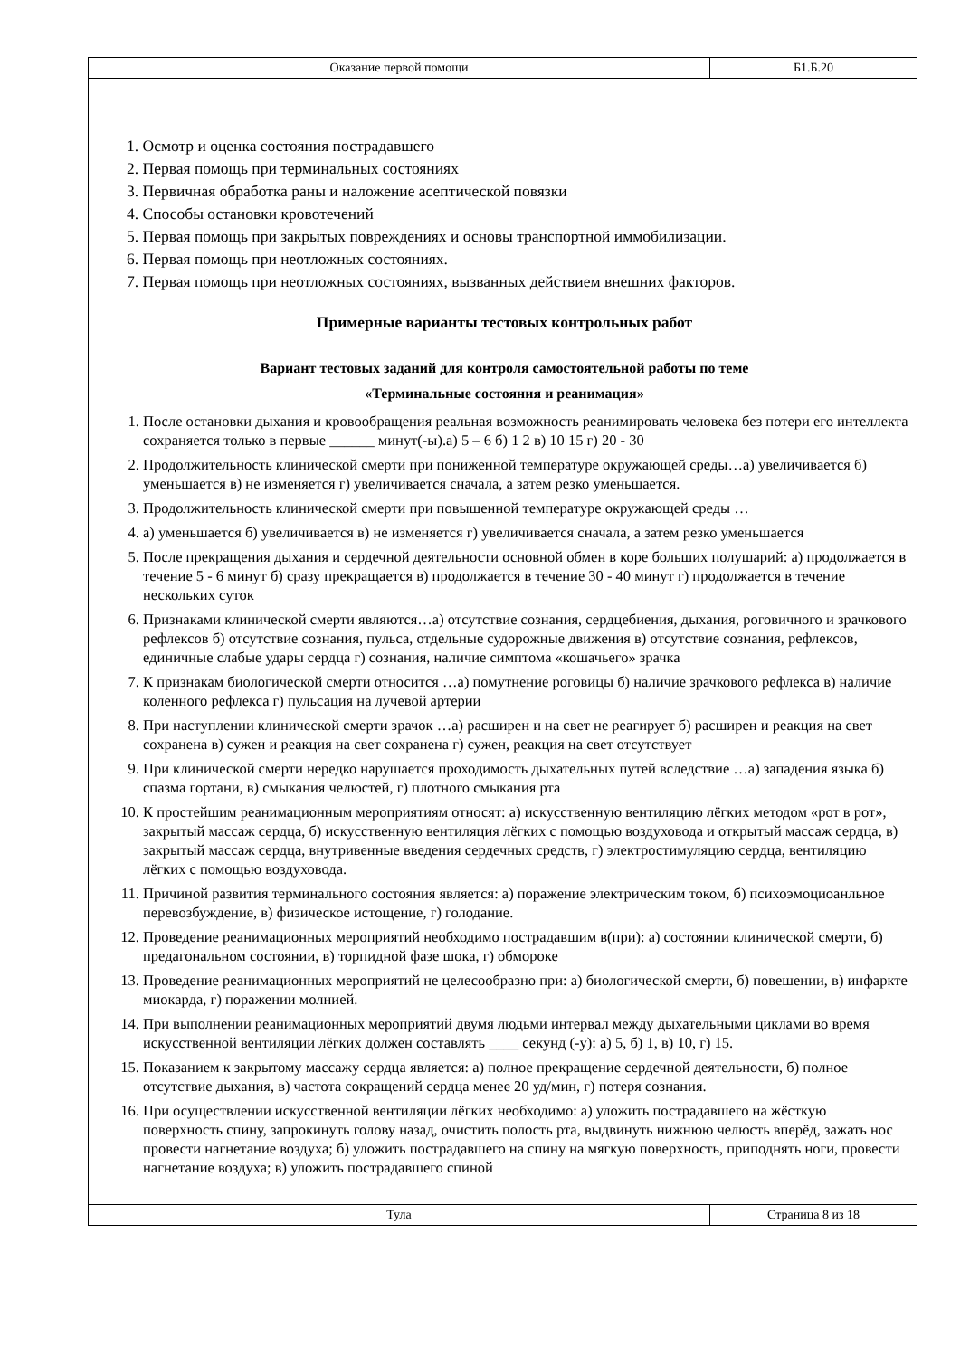Оказание первой помощи Б1.Б.20
1. Осмотр и оценка состояния пострадавшего
2. Первая помощь при терминальных состояниях
3. Первичная обработка раны и наложение асептической повязки
4. Способы остановки кровотечений
5. Первая помощь при закрытых повреждениях и основы транспортной иммобилизации.
6. Первая помощь при неотложных состояниях.
7. Первая помощь при неотложных состояниях, вызванных действием внешних факторов.
Примерные варианты тестовых контрольных работ
Вариант тестовых заданий для контроля самостоятельной работы по теме
«Терминальные состояния и реанимация»
1. После остановки дыхания и кровообращения реальная возможность реанимировать человека без потери его интеллекта сохраняется только в первые ______ минут(-ы).а) 5 – 6 б) 1 2 в) 10 15 г) 20 - 30
2. Продолжительность клинической смерти при пониженной температуре окружающей среды…а) увеличивается б) уменьшается в) не изменяется г) увеличивается сначала, а затем резко уменьшается.
3. Продолжительность клинической смерти при повышенной температуре окружающей среды …
4. а) уменьшается б) увеличивается в) не изменяется г) увеличивается сначала, а затем резко уменьшается
5. После прекращения дыхания и сердечной деятельности основной обмен в коре больших полушарий: а) продолжается в течение 5 - 6 минут б) сразу прекращается в) продолжается в течение 30 - 40 минут г) продолжается в течение нескольких суток
6. Признаками клинической смерти являются…а) отсутствие сознания, сердцебиения, дыхания, роговичного и зрачкового рефлексов б) отсутствие сознания, пульса, отдельные судорожные движения в) отсутствие сознания, рефлексов, единичные слабые удары сердца г) сознания, наличие симптома «кошачьего» зрачка
7. К признакам биологической смерти относится …а) помутнение роговицы б) наличие зрачкового рефлекса в) наличие коленного рефлекса г) пульсация на лучевой артерии
8. При наступлении клинической смерти зрачок …а) расширен и на свет не реагирует б) расширен и реакция на свет сохранена в) сужен и реакция на свет сохранена г) сужен, реакция на свет отсутствует
9. При клинической смерти нередко нарушается проходимость дыхательных путей вследствие …а) западения языка б) спазма гортани, в) смыкания челюстей, г) плотного смыкания рта
10. К простейшим реанимационным мероприятиям относят: а) искусственную вентиляцию лёгких методом «рот в рот», закрытый массаж сердца, б) искусственную вентиляция лёгких с помощью воздуховода и открытый массаж сердца, в) закрытый массаж сердца, внутривенные введения сердечных средств, г) электростимуляцию сердца, вентиляцию лёгких с помощью воздуховода.
11. Причиной развития терминального состояния является: а) поражение электрическим током, б) психоэмоциоанльное перевозбуждение, в) физическое истощение, г) голодание.
12. Проведение реанимационных мероприятий необходимо пострадавшим в(при): а) состоянии клинической смерти, б) предагональном состоянии, в) торпидной фазе шока, г) обмороке
13. Проведение реанимационных мероприятий не целесообразно при: а) биологической смерти, б) повешении, в) инфаркте миокарда, г) поражении молнией.
14. При выполнении реанимационных мероприятий двумя людьми интервал между дыхательными циклами во время искусственной вентиляции лёгких должен составлять ____ секунд (-у): а) 5, б) 1, в) 10, г) 15.
15. Показанием к закрытому массажу сердца является: а) полное прекращение сердечной деятельности, б) полное отсутствие дыхания, в) частота сокращений сердца менее 20 уд/мин, г) потеря сознания.
16. При осуществлении искусственной вентиляции лёгких необходимо: а) уложить пострадавшего на жёсткую поверхность спину, запрокинуть голову назад, очистить полость рта, выдвинуть нижнюю челюсть вперёд, зажать нос провести нагнетание воздуха; б) уложить пострадавшего на спину на мягкую поверхность, приподнять ноги, провести нагнетание воздуха; в) уложить пострадавшего спиной
Тула Страница 8 из 18